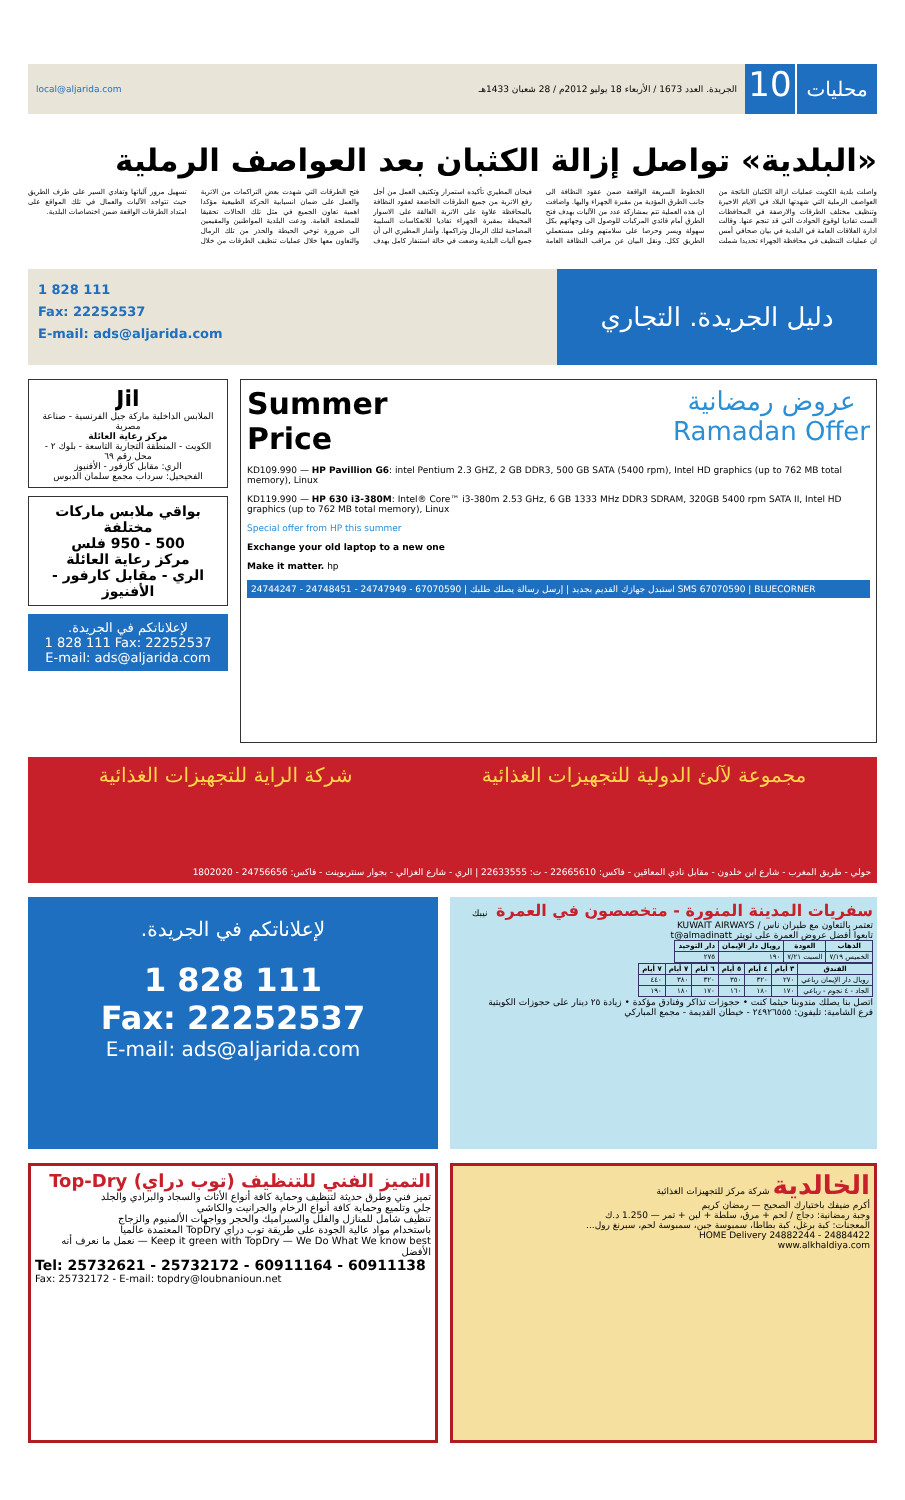محليات
10
الجريدة. العدد 1673 / الأربعاء 18 يوليو 2012م / 28 شعبان 1433هـ
local@aljarida.com
«البلدية» تواصل إزالة الكثبان بعد العواصف الرملية
واصلت بلدية الكويت عمليات ازالة الكثبان الناتجة من العواصف الرملية التي شهدتها البلاد في الايام الاخيرة وتنظيف مختلف الطرقات والارصفة في المحافظات الست تفاديا لوقوع الحوادث التي قد تنجم عنها. وقالت ادارة العلاقات العامة في البلدية في بيان صحافي أمس ان عمليات التنظيف في محافظة الجهراء تحديدا شملت الخطوط السريعة الواقعة ضمن عقود النظافة الى جانب الطرق المؤدية من مقبرة الجهراء واليها. واضافت ان هذه العملية تتم بمشاركة عدد من الآليات بهدف فتح الطرق أمام قائدي المركبات للوصول الى وجهاتهم بكل سهولة ويسر وحرصا على سلامتهم وعلى مستعملي الطريق ككل. ونقل البيان عن مراقب النظافة العامة فيحان المطيري تأكيده استمرار وتكثيف العمل من أجل رفع الاتربة من جميع الطرقات الخاضعة لعقود النظافة بالمحافظة علاوة على الاتربة العالقة على الاسوار المحيطة بمقبرة الجهراء تفاديا للانعكاسات السلبية المصاحبة لتلك الرمال وتراكمها. وأشار المطيري الى أن جميع آليات البلدية وضعت في حالة استنفار كامل بهدف فتح الطرقات التي شهدت بعض التراكمات من الاتربة والعمل على ضمان انسيابية الحركة الطبيعية مؤكدا اهمية تعاون الجميع في مثل تلك الحالات تحقيقا للمصلحة العامة. ودعت البلدية المواطنين والمقيمين الى ضرورة توخي الحيطة والحذر من تلك الرمال والتعاون معها خلال عمليات تنظيف الطرقات من خلال تسهيل مرور آلياتها وتفادي السير على طرف الطريق حيث تتواجد الآليات والعمال في تلك المواقع على امتداد الطرقات الواقعة ضمن اختصاصات البلدية.
دليل الجريدة. التجاري
1 828 111
Fax: 22252537
E-mail: ads@aljarida.com
Summer
Price
عروض رمضانية
Ramadan Offer
KD109.990 — HP Pavillion G6: intel Pentium 2.3 GHZ, 2 GB DDR3, 500 GB SATA (5400 rpm), Intel HD graphics (up to 762 MB total memory), Linux
KD119.990 — HP 630 i3-380M: Intel® Core™ i3-380m 2.53 GHz, 6 GB 1333 MHz DDR3 SDRAM, 320GB 5400 rpm SATA II, Intel HD graphics (up to 762 MB total memory), Linux
Special offer from HP this summer
Exchange your old laptop to a new one
Make it matter. hp
24744247 - 24748451 - 24747949 - 67070590 | استبدل جهازك القديم بجديد | إرسل رسالة يصلك طلبك SMS 67070590 | BLUECORNER
Jil
الملابس الداخلية ماركة جيل الفرنسية - صناعة مصرية
مركز رعاية العائلة
الكويت - المنطقة التجارية التاسعة - بلوك ٢ - محل رقم ٦٩
الري: مقابل كارفور - الأفنيوز
الفحيحيل: سرداب مجمع سلمان الدبوس
بواقي ملابس ماركات مختلفة
500 - 950 فلس
مركز رعاية العائلة
الري - مقابل كارفور - الأفنيوز
لإعلاناتكم في الجريدة.
1 828 111 Fax: 22252537
E-mail: ads@aljarida.com
مجموعة لآلئ الدولية للتجهيزات الغذائية شركة الراية للتجهيزات الغذائية
حولي - طريق المغرب - شارع ابن خلدون - مقابل نادي المعاقين - فاكس: 22665610 - ت: 22633555 | الري - شارع الغزالي - بجوار سنتربوينت - فاكس: 24756656 - 1802020
سفريات المدينة المنورة - متخصصون في العمرة نيبك تعتمر بالتعاون مع طيران ناس / KUWAIT AIRWAYS
تابعوا أفضل عروض العمرة على تويتر t@almadinatt
| الذهاب | العودة | رويال دار الإيمان | دار التوحيد |
| --- | --- | --- | --- |
| الخميس ٧/١٩ | السبت ٧/٢١ | ١٩٠ | ٢٧٥ |
| الفندق | ٣ أيام | ٤ أيام | ٥ أيام | ٦ أيام | ٧ أيام | ٧ أيام |
| --- | --- | --- | --- | --- | --- | --- |
| رويال دار الإيمان رباعي | ٢٧٠ | ٣٢٠ | ٣٥٠ | ٣٢٠ | ٣٨٠ | ٤٤٠ |
| الجاد - ٤ نجوم - رباعي | ١٧٠ | ١٨٠ | ١٦٠ | ١٧٠ | ١٨٠ | ١٩٠ |
اتصل بنا يصلك مندوبنا حيثما كنت • حجوزات تذاكر وفنادق مؤكدة • زيادة ٢٥ دينار على حجوزات الكويتية
فرع الشامية: تليفون: ٢٤٩٢٦٥٥٥ - خيطان القديمة - مجمع المباركي
لإعلاناتكم في الجريدة.
1 828 111
Fax: 22252537
E-mail: ads@aljarida.com
الخالدية شركة مركز للتجهيزات الغذائية
أكرم ضيفك باختيارك الصحيح — رمضان كريم
وجبة رمضانية: دجاج / لحم + مرق، سلطة + لبن + تمر — 1.250 د.ك
المعجنات: كبة برغل، كبة بطاطا، سمبوسة جبن، سمبوسة لحم، سبرنغ رول...
HOME Delivery 24882244 - 24884422
www.alkhaldiya.com
التميز الفني للتنظيف (توب دراي) Top-Dry
تميز فني وطرق حديثة لتنظيف وحماية كافة أنواع الأثاث والسجاد والبرادي والجلد
جلي وتلميع وحماية كافة أنواع الرخام والجرانيت والكاشي
تنظيف شامل للمنازل والفلل والسيراميك والحجر وواجهات الألمنيوم والزجاج
باستخدام مواد عالية الجودة على طريقة توب دراي TopDry المعتمدة عالميا
Keep it green with TopDry — We Do What We know best — نعمل ما نعرف أنه الأفضل
Tel: 25732621 - 25732172 - 60911164 - 60911138
Fax: 25732172 - E-mail: topdry@loubnanioun.net